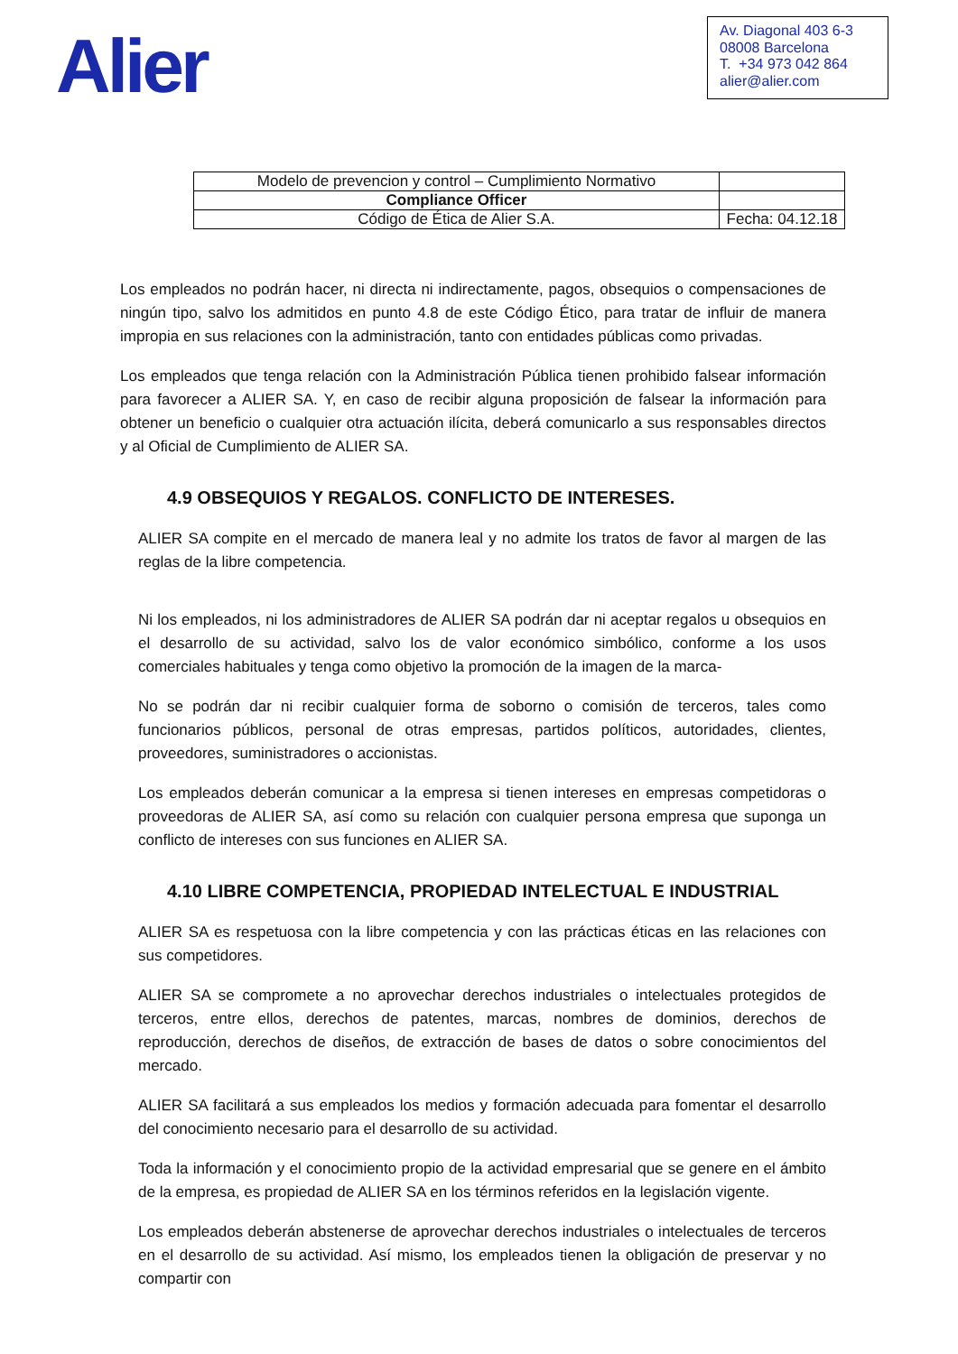Alier
Av. Diagonal 403 6-3
08008 Barcelona
T. +34 973 042 864
alier@alier.com
| Modelo de prevencion y control – Cumplimiento Normativo | |
| Compliance Officer | |
| Código de Ética de Alier S.A. | Fecha: 04.12.18 |
Los empleados no podrán hacer, ni directa ni indirectamente, pagos, obsequios o compensaciones de ningún tipo, salvo los admitidos en punto 4.8 de este Código Ético, para tratar de influir de manera impropia en sus relaciones con la administración, tanto con entidades públicas como privadas.
Los empleados que tenga relación con la Administración Pública tienen prohibido falsear información para favorecer a ALIER SA. Y, en caso de recibir alguna proposición de falsear la información para obtener un beneficio o cualquier otra actuación ilícita, deberá comunicarlo a sus responsables directos y al Oficial de Cumplimiento de ALIER SA.
4.9 OBSEQUIOS Y REGALOS. CONFLICTO DE INTERESES.
ALIER SA compite en el mercado de manera leal y no admite los tratos de favor al margen de las reglas de la libre competencia.
Ni los empleados, ni los administradores de ALIER SA podrán dar ni aceptar regalos u obsequios en el desarrollo de su actividad, salvo los de valor económico simbólico, conforme a los usos comerciales habituales y tenga como objetivo la promoción de la imagen de la marca-
No se podrán dar ni recibir cualquier forma de soborno o comisión de terceros, tales como funcionarios públicos, personal de otras empresas, partidos políticos, autoridades, clientes, proveedores, suministradores o accionistas.
Los empleados deberán comunicar a la empresa si tienen intereses en empresas competidoras o proveedoras de ALIER SA, así como su relación con cualquier persona empresa que suponga un conflicto de intereses con sus funciones en ALIER SA.
4.10 LIBRE COMPETENCIA, PROPIEDAD INTELECTUAL E INDUSTRIAL
ALIER SA es respetuosa con la libre competencia y con las prácticas éticas en las relaciones con sus competidores.
ALIER SA se compromete a no aprovechar derechos industriales o intelectuales protegidos de terceros, entre ellos, derechos de patentes, marcas, nombres de dominios, derechos de reproducción, derechos de diseños, de extracción de bases de datos o sobre conocimientos del mercado.
ALIER SA facilitará a sus empleados los medios y formación adecuada para fomentar el desarrollo del conocimiento necesario para el desarrollo de su actividad.
Toda la información y el conocimiento propio de la actividad empresarial que se genere en el ámbito de la empresa, es propiedad de ALIER SA en los términos referidos en la legislación vigente.
Los empleados deberán abstenerse de aprovechar derechos industriales o intelectuales de terceros en el desarrollo de su actividad. Así mismo, los empleados tienen la obligación de preservar y no compartir con